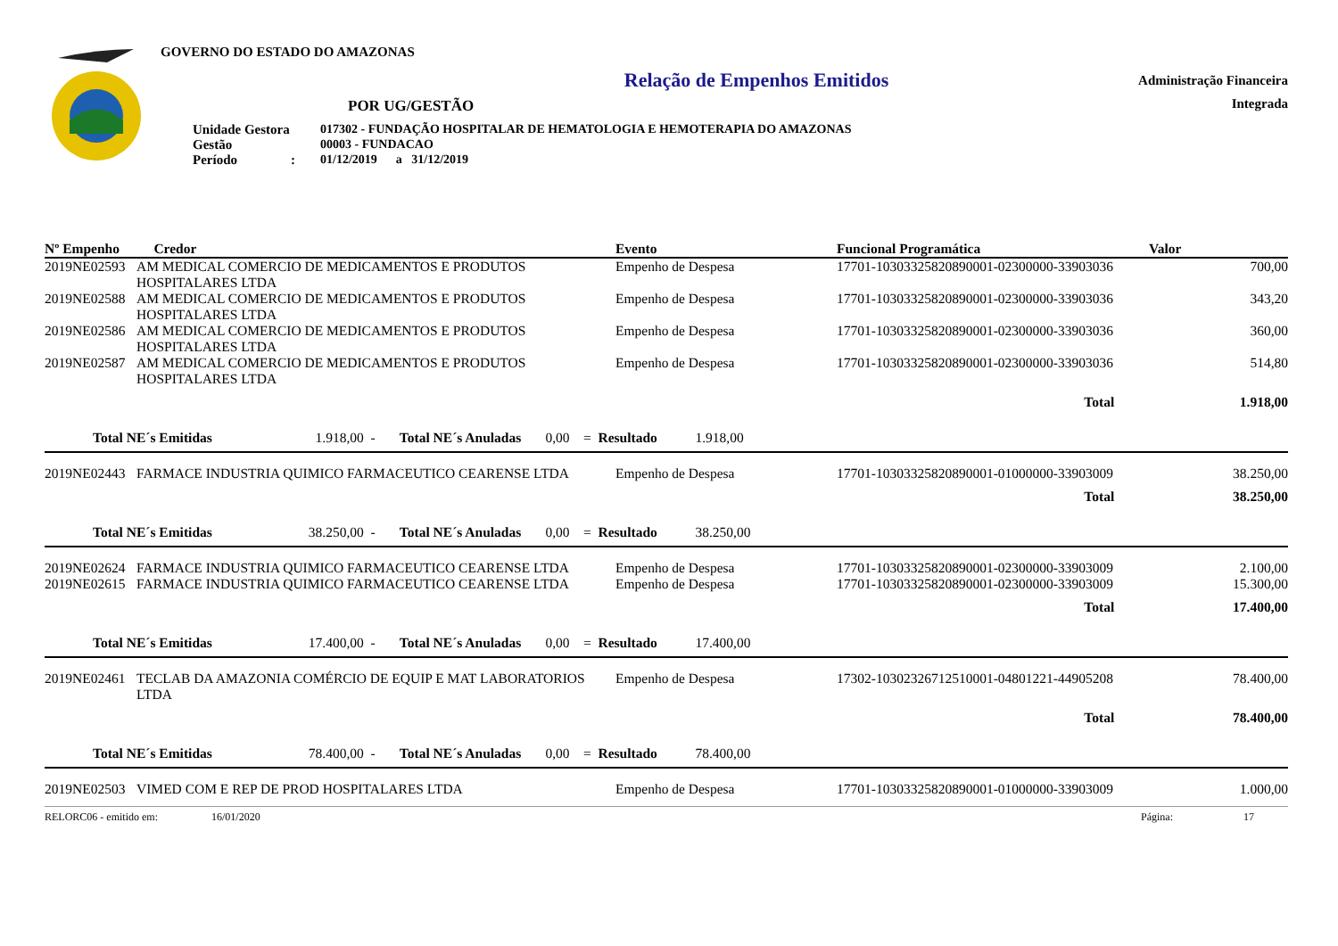GOVERNO DO ESTADO DO AMAZONAS
Relação de Empenhos Emitidos
POR UG/GESTÃO
| Unidade Gestora | 017302 - FUNDAÇÃO HOSPITALAR DE HEMATOLOGIA E HEMOTERAPIA DO AMAZONAS |
| Gestão | 00003 - FUNDACAO |
| Período : | 01/12/2019 a 31/12/2019 |
Administração Financeira
Integrada
| Nº Empenho | Credor | Evento | Funcional Programática | Valor |
| --- | --- | --- | --- | --- |
| 2019NE02593 | AM MEDICAL COMERCIO DE MEDICAMENTOS E PRODUTOS HOSPITALARES LTDA | Empenho de Despesa | 17701-10303325820890001-02300000-33903036 | 700,00 |
| 2019NE02588 | AM MEDICAL COMERCIO DE MEDICAMENTOS E PRODUTOS HOSPITALARES LTDA | Empenho de Despesa | 17701-10303325820890001-02300000-33903036 | 343,20 |
| 2019NE02586 | AM MEDICAL COMERCIO DE MEDICAMENTOS E PRODUTOS HOSPITALARES LTDA | Empenho de Despesa | 17701-10303325820890001-02300000-33903036 | 360,00 |
| 2019NE02587 | AM MEDICAL COMERCIO DE MEDICAMENTOS E PRODUTOS HOSPITALARES LTDA | Empenho de Despesa | 17701-10303325820890001-02300000-33903036 | 514,80 |
| | | | Total | 1.918,00 |
| Total NE´s Emitidas 1.918,00 - Total NE´s Anuladas 0,00 = Resultado 1.918,00 | | | | |
| 2019NE02443 | FARMACE INDUSTRIA QUIMICO FARMACEUTICO CEARENSE LTDA | Empenho de Despesa | 17701-10303325820890001-01000000-33903009 | 38.250,00 |
| | | | Total | 38.250,00 |
| Total NE´s Emitidas 38.250,00 - Total NE´s Anuladas 0,00 = Resultado 38.250,00 | | | | |
| 2019NE02624 | FARMACE INDUSTRIA QUIMICO FARMACEUTICO CEARENSE LTDA | Empenho de Despesa | 17701-10303325820890001-02300000-33903009 | 2.100,00 |
| 2019NE02615 | FARMACE INDUSTRIA QUIMICO FARMACEUTICO CEARENSE LTDA | Empenho de Despesa | 17701-10303325820890001-02300000-33903009 | 15.300,00 |
| | | | Total | 17.400,00 |
| Total NE´s Emitidas 17.400,00 - Total NE´s Anuladas 0,00 = Resultado 17.400,00 | | | | |
| 2019NE02461 | TECLAB DA AMAZONIA COMÉRCIO DE EQUIP E MAT LABORATORIOS LTDA | Empenho de Despesa | 17302-10302326712510001-04801221-44905208 | 78.400,00 |
| | | | Total | 78.400,00 |
| Total NE´s Emitidas 78.400,00 - Total NE´s Anuladas 0,00 = Resultado 78.400,00 | | | | |
| 2019NE02503 | VIMED COM E REP DE PROD HOSPITALARES LTDA | Empenho de Despesa | 17701-10303325820890001-01000000-33903009 | 1.000,00 |
RELORC06 - emitido em: 16/01/2020 Página: 17